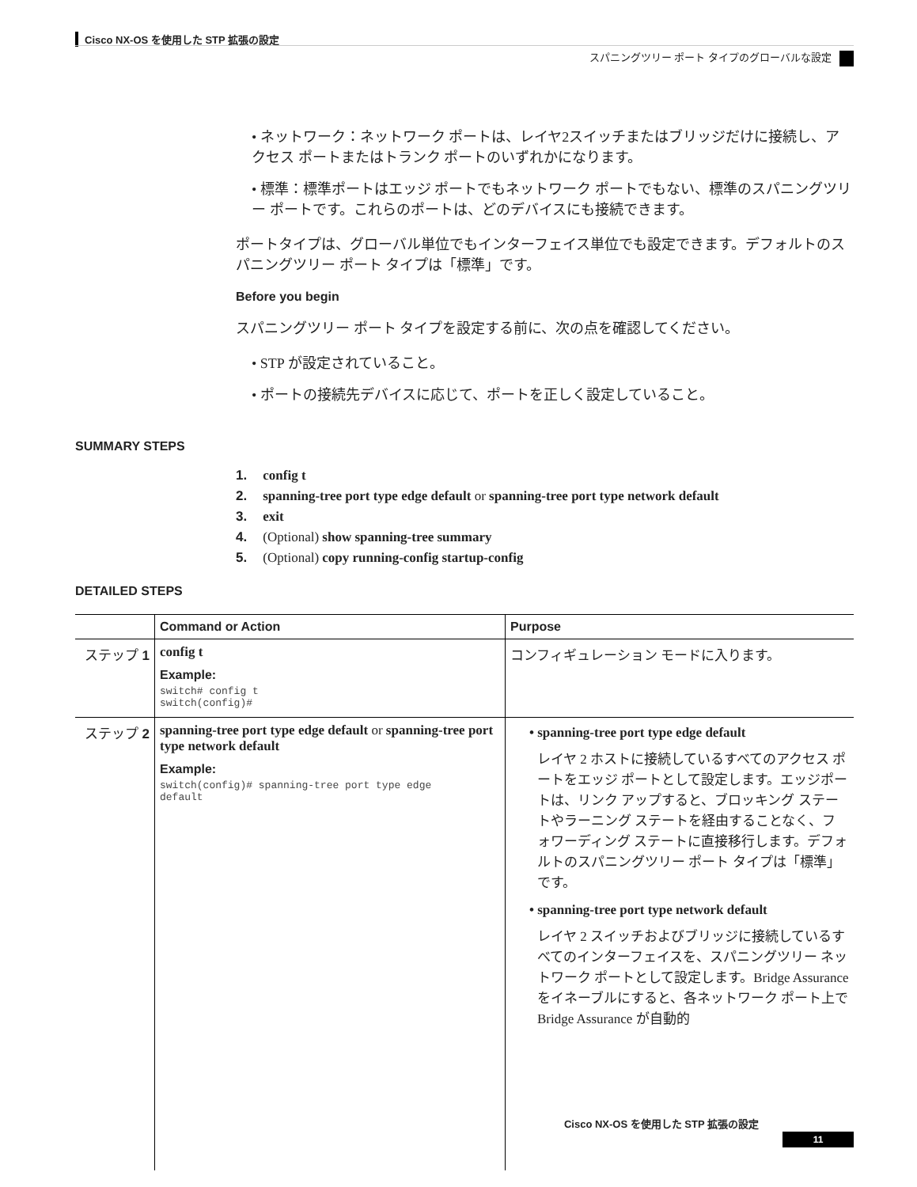Cisco NX-OS を使用した STP 拡張の設定
スパニングツリー ポート タイプのグローバルな設定
• ネットワーク：ネットワーク ポートは、レイヤ2スイッチまたはブリッジだけに接続し、アクセス ポートまたはトランク ポートのいずれかになります。
• 標準：標準ポートはエッジ ポートでもネットワーク ポートでもない、標準のスパニングツリー ポートです。これらのポートは、どのデバイスにも接続できます。
ポートタイプは、グローバル単位でもインターフェイス単位でも設定できます。デフォルトのスパニングツリー ポート タイプは「標準」です。
Before you begin
スパニングツリー ポート タイプを設定する前に、次の点を確認してください。
• STP が設定されていること。
• ポートの接続先デバイスに応じて、ポートを正しく設定していること。
SUMMARY STEPS
1. config t
2. spanning-tree port type edge default or spanning-tree port type network default
3. exit
4. (Optional) show spanning-tree summary
5. (Optional) copy running-config startup-config
DETAILED STEPS
| | Command or Action | Purpose |
| --- | --- | --- |
| ステップ 1 | config t Example: switch# config t switch(config)# | コンフィギュレーション モードに入ります。 |
| ステップ 2 | spanning-tree port type edge default or spanning-tree port type network default Example: switch(config)# spanning-tree port type edge default | • spanning-tree port type edge default レイヤ 2 ホストに接続しているすべてのアクセス ポートをエッジ ポートとして設定します。エッジポートは、リンク アップすると、ブロッキング ステートやラーニング ステートを経由することなく、フォワーディング ステートに直接移行します。デフォルトのスパニングツリー ポート タイプは「標準」です。 • spanning-tree port type network default レイヤ 2 スイッチおよびブリッジに接続しているすべてのインターフェイスを、スパニングツリー ネットワーク ポートとして設定します。Bridge Assurance をイネーブルにすると、各ネットワーク ポート上で Bridge Assurance が自動的 |
Cisco NX-OS を使用した STP 拡張の設定
11